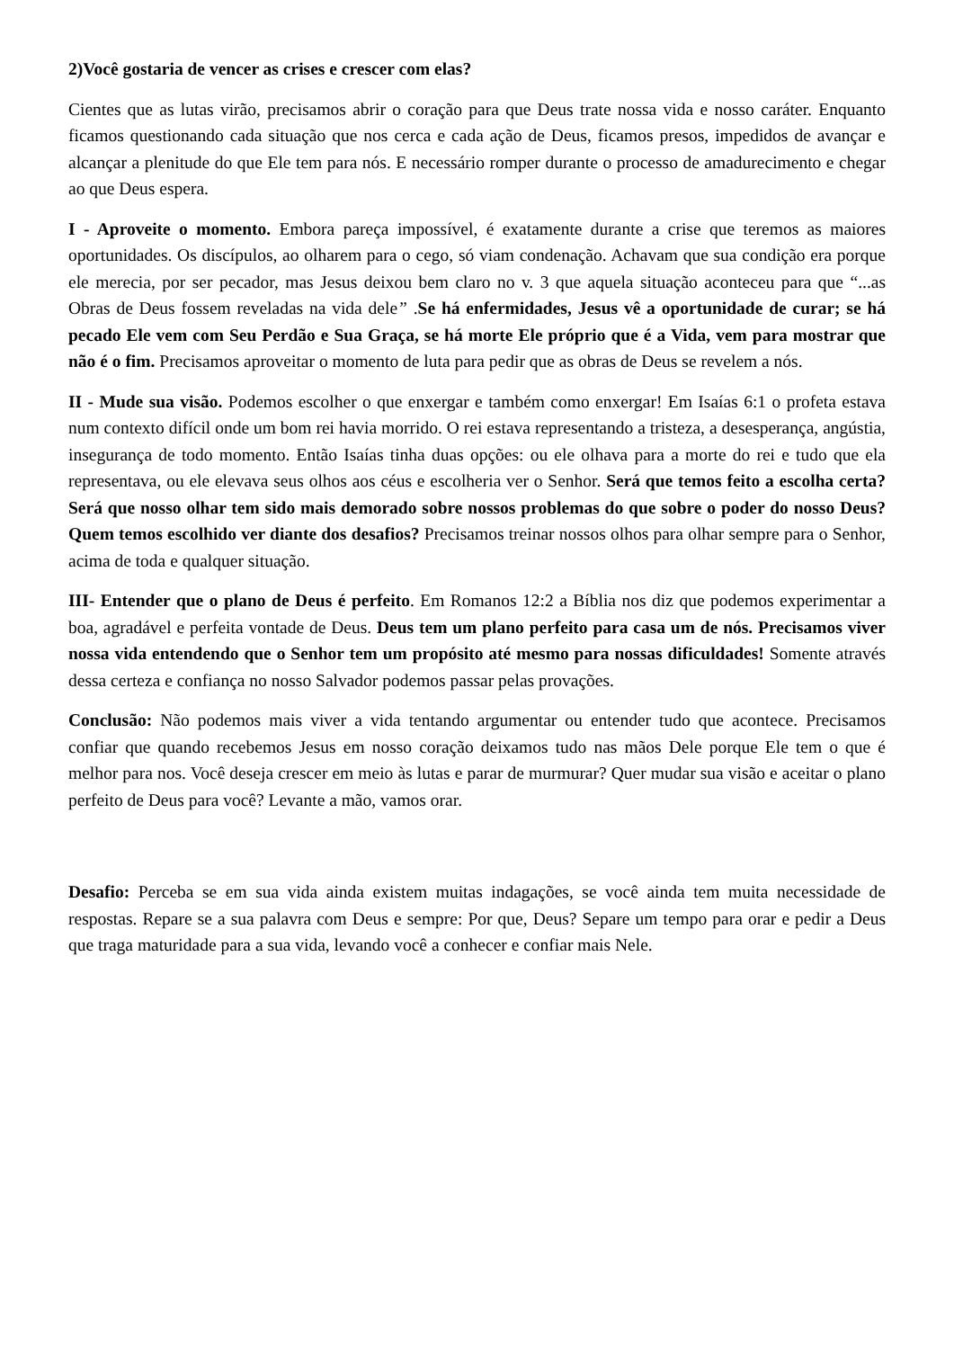2)Você gostaria de vencer as crises e crescer com elas?
Cientes que as lutas virão, precisamos abrir o coração para que Deus trate nossa vida e nosso caráter. Enquanto ficamos questionando cada situação que nos cerca e cada ação de Deus, ficamos presos, impedidos de avançar e alcançar a plenitude do que Ele tem para nós. E necessário romper durante o processo de amadurecimento e chegar ao que Deus espera.
I - Aproveite o momento. Embora pareça impossível, é exatamente durante a crise que teremos as maiores oportunidades. Os discípulos, ao olharem para o cego, só viam condenação. Achavam que sua condição era porque ele merecia, por ser pecador, mas Jesus deixou bem claro no v. 3 que aquela situação aconteceu para que “...as Obras de Deus fossem reveladas na vida dele” .Se há enfermidades, Jesus vê a oportunidade de curar; se há pecado Ele vem com Seu Perdão e Sua Graça, se há morte Ele próprio que é a Vida, vem para mostrar que não é o fim. Precisamos aproveitar o momento de luta para pedir que as obras de Deus se revelem a nós.
II - Mude sua visão. Podemos escolher o que enxergar e também como enxergar! Em Isaías 6:1 o profeta estava num contexto difícil onde um bom rei havia morrido. O rei estava representando a tristeza, a desesperança, angústia, insegurança de todo momento. Então Isaías tinha duas opções: ou ele olhava para a morte do rei e tudo que ela representava, ou ele elevava seus olhos aos céus e escolheria ver o Senhor. Será que temos feito a escolha certa? Será que nosso olhar tem sido mais demorado sobre nossos problemas do que sobre o poder do nosso Deus? Quem temos escolhido ver diante dos desafios? Precisamos treinar nossos olhos para olhar sempre para o Senhor, acima de toda e qualquer situação.
III- Entender que o plano de Deus é perfeito. Em Romanos 12:2 a Bíblia nos diz que podemos experimentar a boa, agradável e perfeita vontade de Deus. Deus tem um plano perfeito para casa um de nós. Precisamos viver nossa vida entendendo que o Senhor tem um propósito até mesmo para nossas dificuldades! Somente através dessa certeza e confiança no nosso Salvador podemos passar pelas provações.
Conclusão: Não podemos mais viver a vida tentando argumentar ou entender tudo que acontece. Precisamos confiar que quando recebemos Jesus em nosso coração deixamos tudo nas mãos Dele porque Ele tem o que é melhor para nos. Você deseja crescer em meio às lutas e parar de murmurar? Quer mudar sua visão e aceitar o plano perfeito de Deus para você? Levante a mão, vamos orar.
Desafio: Perceba se em sua vida ainda existem muitas indagações, se você ainda tem muita necessidade de respostas. Repare se a sua palavra com Deus e sempre: Por que, Deus? Separe um tempo para orar e pedir a Deus que traga maturidade para a sua vida, levando você a conhecer e confiar mais Nele.